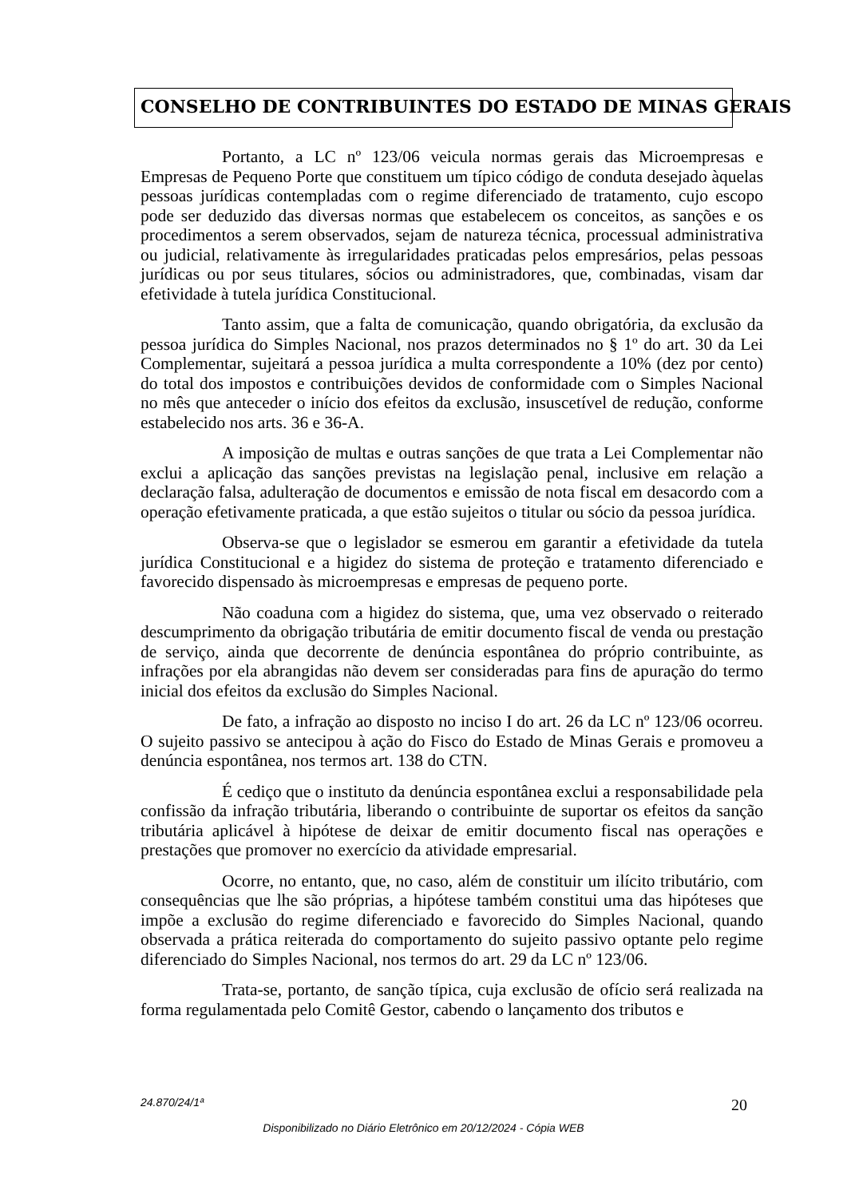CONSELHO DE CONTRIBUINTES DO ESTADO DE MINAS GERAIS
Portanto, a LC nº 123/06 veicula normas gerais das Microempresas e Empresas de Pequeno Porte que constituem um típico código de conduta desejado àquelas pessoas jurídicas contempladas com o regime diferenciado de tratamento, cujo escopo pode ser deduzido das diversas normas que estabelecem os conceitos, as sanções e os procedimentos a serem observados, sejam de natureza técnica, processual administrativa ou judicial, relativamente às irregularidades praticadas pelos empresários, pelas pessoas jurídicas ou por seus titulares, sócios ou administradores, que, combinadas, visam dar efetividade à tutela jurídica Constitucional.
Tanto assim, que a falta de comunicação, quando obrigatória, da exclusão da pessoa jurídica do Simples Nacional, nos prazos determinados no § 1º do art. 30 da Lei Complementar, sujeitará a pessoa jurídica a multa correspondente a 10% (dez por cento) do total dos impostos e contribuições devidos de conformidade com o Simples Nacional no mês que anteceder o início dos efeitos da exclusão, insuscetível de redução, conforme estabelecido nos arts. 36 e 36-A.
A imposição de multas e outras sanções de que trata a Lei Complementar não exclui a aplicação das sanções previstas na legislação penal, inclusive em relação a declaração falsa, adulteração de documentos e emissão de nota fiscal em desacordo com a operação efetivamente praticada, a que estão sujeitos o titular ou sócio da pessoa jurídica.
Observa-se que o legislador se esmerou em garantir a efetividade da tutela jurídica Constitucional e a higidez do sistema de proteção e tratamento diferenciado e favorecido dispensado às microempresas e empresas de pequeno porte.
Não coaduna com a higidez do sistema, que, uma vez observado o reiterado descumprimento da obrigação tributária de emitir documento fiscal de venda ou prestação de serviço, ainda que decorrente de denúncia espontânea do próprio contribuinte, as infrações por ela abrangidas não devem ser consideradas para fins de apuração do termo inicial dos efeitos da exclusão do Simples Nacional.
De fato, a infração ao disposto no inciso I do art. 26 da LC nº 123/06 ocorreu. O sujeito passivo se antecipou à ação do Fisco do Estado de Minas Gerais e promoveu a denúncia espontânea, nos termos art. 138 do CTN.
É cediço que o instituto da denúncia espontânea exclui a responsabilidade pela confissão da infração tributária, liberando o contribuinte de suportar os efeitos da sanção tributária aplicável à hipótese de deixar de emitir documento fiscal nas operações e prestações que promover no exercício da atividade empresarial.
Ocorre, no entanto, que, no caso, além de constituir um ilícito tributário, com consequências que lhe são próprias, a hipótese também constitui uma das hipóteses que impõe a exclusão do regime diferenciado e favorecido do Simples Nacional, quando observada a prática reiterada do comportamento do sujeito passivo optante pelo regime diferenciado do Simples Nacional, nos termos do art. 29 da LC nº 123/06.
Trata-se, portanto, de sanção típica, cuja exclusão de ofício será realizada na forma regulamentada pelo Comitê Gestor, cabendo o lançamento dos tributos e
24.870/24/1ª 20
Disponibilizado no Diário Eletrônico em 20/12/2024 - Cópia WEB